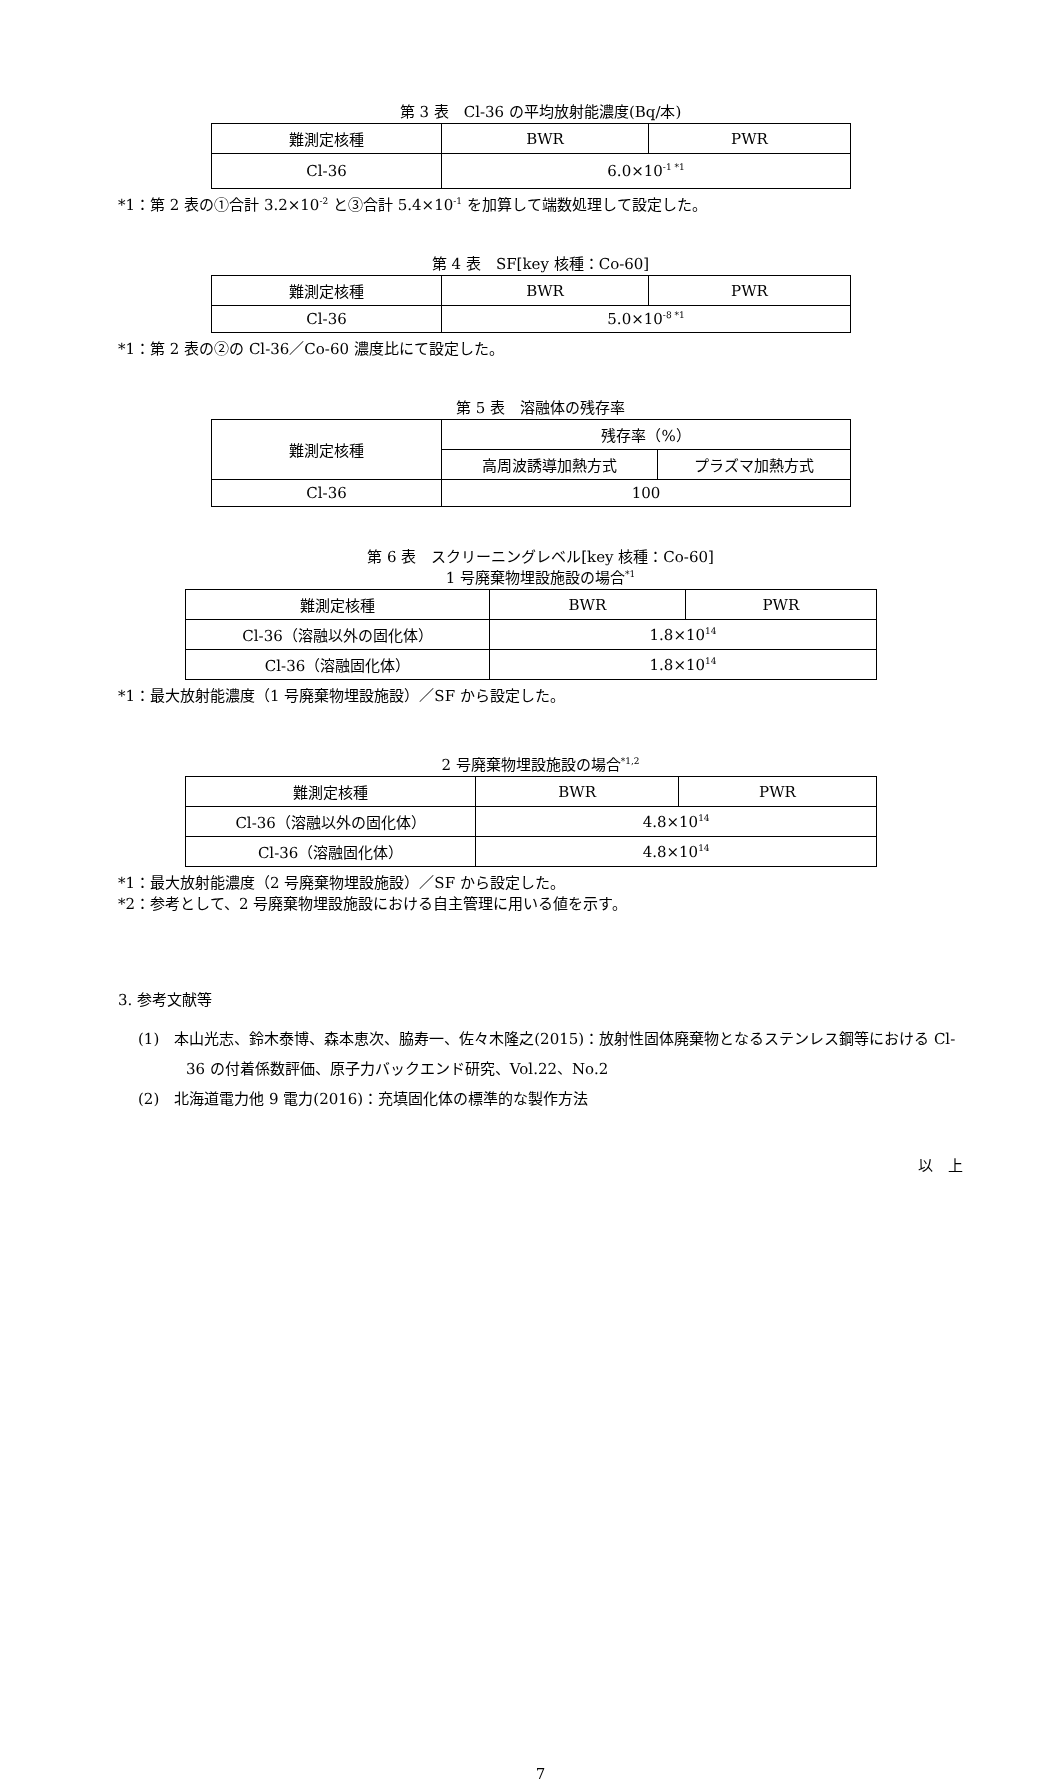第 3 表　Cl-36 の平均放射能濃度(Bq/本)
| 難測定核種 | BWR | PWR |
| --- | --- | --- |
| Cl-36 | 6.0×10<sup>-1 *1</sup> | |
*1：第 2 表の①合計 3.2×10<sup>-2</sup> と③合計 5.4×10<sup>-1</sup> を加算して端数処理して設定した。
第 4 表　SF[key 核種：Co-60]
| 難測定核種 | BWR | PWR |
| --- | --- | --- |
| Cl-36 | 5.0×10<sup>-8 *1</sup> | |
*1：第 2 表の②の Cl-36／Co-60 濃度比にて設定した。
第 5 表　溶融体の残存率
| 難測定核種 | 残存率（%） | |
| --- | --- | --- |
| | 高周波誘導加熱方式 | プラズマ加熱方式 |
| Cl-36 | 100 | |
第 6 表　スクリーニングレベル[key 核種：Co-60]
1 号廃棄物埋設施設の場合<sup>*1</sup>
| 難測定核種 | BWR | PWR |
| --- | --- | --- |
| Cl-36（溶融以外の固化体） | 1.8×10<sup>14</sup> | |
| Cl-36（溶融固化体） | 1.8×10<sup>14</sup> | |
*1：最大放射能濃度（1 号廃棄物埋設施設）／SF から設定した。
2 号廃棄物埋設施設の場合<sup>*1,2</sup>
| 難測定核種 | BWR | PWR |
| --- | --- | --- |
| Cl-36（溶融以外の固化体） | 4.8×10<sup>14</sup> | |
| Cl-36（溶融固化体） | 4.8×10<sup>14</sup> | |
*1：最大放射能濃度（2 号廃棄物埋設施設）／SF から設定した。
*2：参考として、2 号廃棄物埋設施設における自主管理に用いる値を示す。
3. 参考文献等
(1)　本山光志、鈴木泰博、森本恵次、脇寿一、佐々木隆之(2015)：放射性固体廃棄物となるステンレス鋼等における Cl-36 の付着係数評価、原子力バックエンド研究、Vol.22、No.2
(2)　北海道電力他 9 電力(2016)：充填固化体の標準的な製作方法
以　上
7